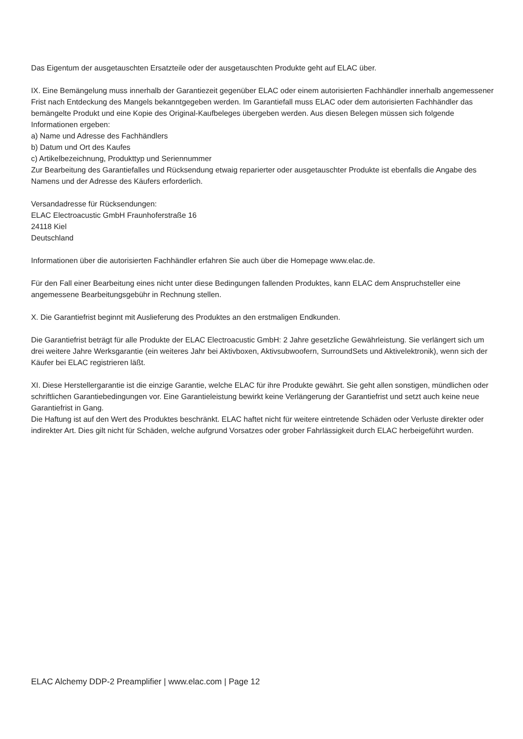Das Eigentum der ausgetauschten Ersatzteile oder der ausgetauschten Produkte geht auf ELAC über.
IX. Eine Bemängelung muss innerhalb der Garantiezeit gegenüber ELAC oder einem autorisierten Fachhändler innerhalb angemessener Frist nach Entdeckung des Mangels bekanntgegeben werden. Im Garantiefall muss ELAC oder dem autorisierten Fachhändler das bemängelte Produkt und eine Kopie des Original-Kaufbeleges übergeben werden. Aus diesen Belegen müssen sich folgende Informationen ergeben:
a) Name und Adresse des Fachhändlers
b) Datum und Ort des Kaufes
c) Artikelbezeichnung, Produkttyp und Seriennummer
Zur Bearbeitung des Garantiefalles und Rücksendung etwaig reparierter oder ausgetauschter Produkte ist ebenfalls die Angabe des Namens und der Adresse des Käufers erforderlich.
Versandadresse für Rücksendungen:
ELAC Electroacustic GmbH Fraunhoferstraße 16
24118 Kiel
Deutschland
Informationen über die autorisierten Fachhändler erfahren Sie auch über die Homepage www.elac.de.
Für den Fall einer Bearbeitung eines nicht unter diese Bedingungen fallenden Produktes, kann ELAC dem Anspruchsteller eine angemessene Bearbeitungsgebühr in Rechnung stellen.
X. Die Garantiefrist beginnt mit Auslieferung des Produktes an den erstmaligen Endkunden.
Die Garantiefrist beträgt für alle Produkte der ELAC Electroacustic GmbH: 2 Jahre gesetzliche Gewährleistung. Sie verlängert sich um drei weitere Jahre Werksgarantie (ein weiteres Jahr bei Aktivboxen, Aktivsubwoofern, SurroundSets und Aktivelektronik), wenn sich der Käufer bei ELAC registrieren läßt.
XI. Diese Herstellergarantie ist die einzige Garantie, welche ELAC für ihre Produkte gewährt. Sie geht allen sonstigen, mündlichen oder schriftlichen Garantiebedingungen vor. Eine Garantieleistung bewirkt keine Verlängerung der Garantiefrist und setzt auch keine neue Garantiefrist in Gang.
Die Haftung ist auf den Wert des Produktes beschränkt. ELAC haftet nicht für weitere eintretende Schäden oder Verluste direkter oder indirekter Art. Dies gilt nicht für Schäden, welche aufgrund Vorsatzes oder grober Fahrlässigkeit durch ELAC herbeigeführt wurden.
ELAC Alchemy DDP-2 Preamplifier | www.elac.com | Page 12